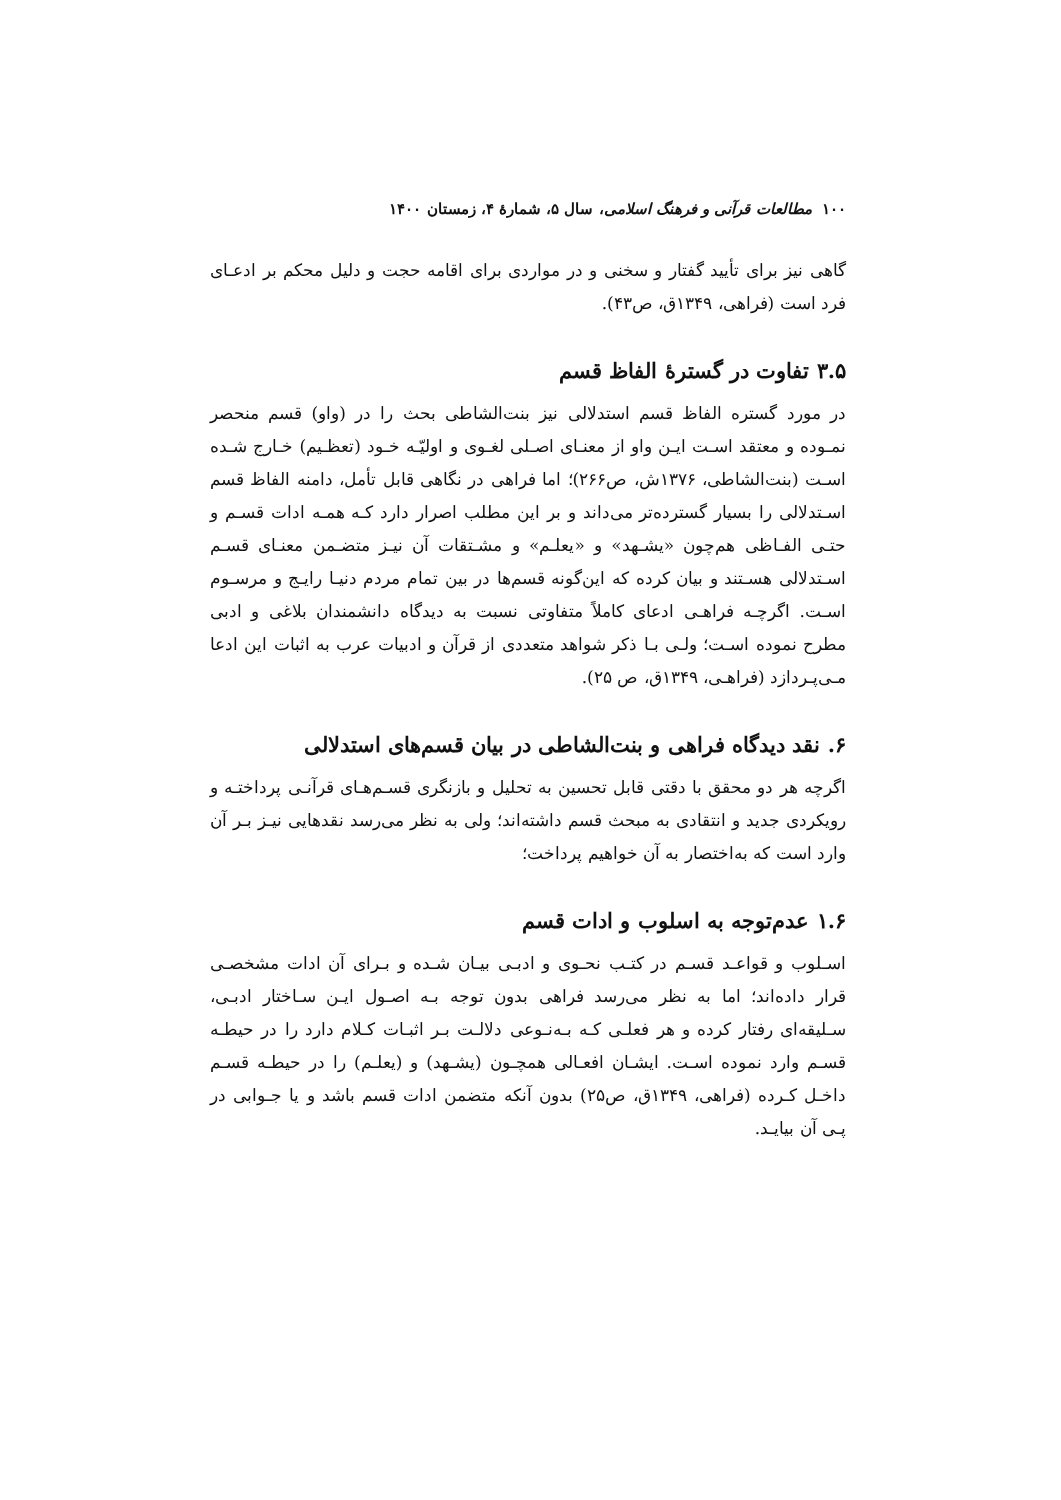۱۰۰ مطالعات قرآنی و فرهنگ اسلامی، سال ۵، شمارهٔ ۴، زمستان ۱۴۰۰
گاهی نیز برای تأیید گفتار و سخنی و در مواردی برای اقامه حجت و دلیل محکم بر ادعـای فرد است (فراهی، ۱۳۴۹ق، ص۴۳).
۳.۵ تفاوت در گسترۀ الفاظ قسم
در مورد گستره الفاظ قسم استدلالی نیز بنت‌الشاطی بحث را در (واو) قسم منحصر نمـوده و معتقد اسـت ایـن واو از معنـای اصـلی لغـوی و اولیّـه خـود (تعظـیم) خـارج شـده اسـت (بنت‌الشاطی، ۱۳۷۶ش، ص۲۶۶)؛ اما فراهی در نگاهی قابل تأمل، دامنه الفاظ قسم اسـتدلالی را بسیار گسترده‌تر می‌داند و بر این مطلب اصرار دارد کـه همـه ادات قسـم و حتـی الفـاظی هم‌چون «یشـهد» و «یعلـم» و مشـتقات آن نیـز متضـمن معنـای قسـم اسـتدلالی هسـتند و بیان کرده که این‌گونه قسم‌ها در بین تمام مردم دنیـا رایـج و مرسـوم اسـت. اگرچـه فراهـی ادعای کاملاً متفاوتی نسبت به دیدگاه دانشمندان بلاغی و ادبی مطرح نموده اسـت؛ ولـی بـا ذکر شواهد متعددی از قرآن و ادبیات عرب به اثبات این ادعا مـی‌پـردازد (فراهـی، ۱۳۴۹ق، ص ۲۵).
۶. نقد دیدگاه فراهی و بنت‌الشاطی در بیان قسم‌های استدلالی
اگرچه هر دو محقق با دقتی قابل تحسین به تحلیل و بازنگری قسـم‌هـای قرآنـی پرداختـه و رویکردی جدید و انتقادی به مبحث قسم داشته‌اند؛ ولی به نظر می‌رسد نقدهایی نیـز بـر آن وارد است که به‌اختصار به آن خواهیم پرداخت؛
۱.۶ عدم‌توجه به اسلوب و ادات قسم
اسـلوب و قواعـد قسـم در کتـب نحـوی و ادبـی بیـان شـده و بـرای آن ادات مشخصـی قرار داده‌اند؛ اما به نظر می‌رسد فراهی بدون توجه بـه اصـول ایـن سـاختار ادبـی، سـلیقه‌ای رفتار کرده و هر فعلـی کـه بـه‌نـوعی دلالـت بـر اثبـات کـلام دارد را در حیطـه قسـم وارد نموده اسـت. ایشـان افعـالی همچـون (یشـهد) و (یعلـم) را در حیطـه قسـم داخـل کـرده (فراهی، ۱۳۴۹ق، ص۲۵) بدون آنکه متضمن ادات قسم باشد و یا جـوابی در پـی آن بیایـد.